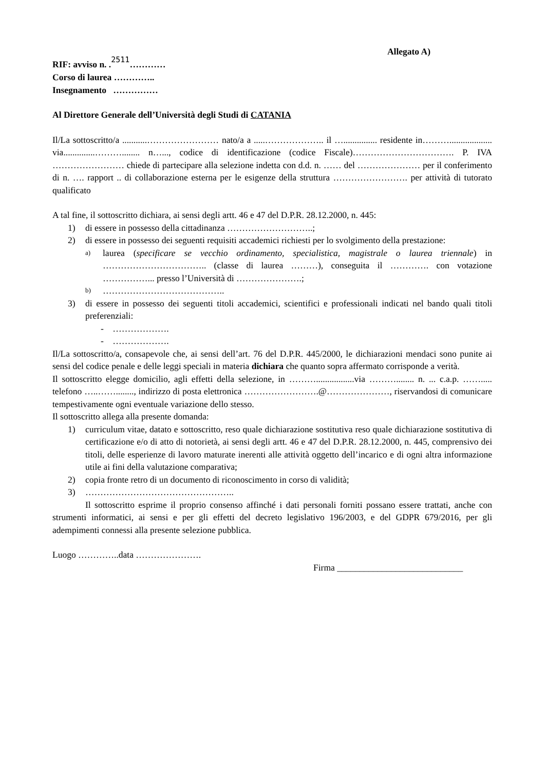Allegato A)
RIF: avviso n. .2511…………
Corso di laurea …………..
Insegnamento ……………
Al Direttore Generale dell’Università degli Studi di CATANIA
Il/La sottoscritto/a ...........…………………… nato/a a .....……………….. il …............... residente in………................... via..............………........ n…..., codice di identificazione (codice Fiscale)……………………………. P. IVA …………………… chiede di partecipare alla selezione indetta con d.d. n. …… del ………………… per il conferimento di n. …. rapport .. di collaborazione esterna per le esigenze della struttura ……………………. per attività di tutorato qualificato
A tal fine, il sottoscritto dichiara, ai sensi degli artt. 46 e 47 del D.P.R. 28.12.2000, n. 445:
1) di essere in possesso della cittadinanza ………………………..;
2) di essere in possesso dei seguenti requisiti accademici richiesti per lo svolgimento della prestazione:
a) laurea (specificare se vecchio ordinamento, specialistica, magistrale o laurea triennale) in …………………………….. (classe di laurea ………), conseguita il …………. con votazione ……………... presso l’Università di ………………….;
b) …………………………………..
3) di essere in possesso dei seguenti titoli accademici, scientifici e professionali indicati nel bando quali titoli preferenziali:
- ……………….
- ……………….
Il/La sottoscritto/a, consapevole che, ai sensi dell’art. 76 del D.P.R. 445/2000, le dichiarazioni mendaci sono punite ai sensi del codice penale e delle leggi speciali in materia dichiara che quanto sopra affermato corrisponde a verità.
Il sottoscritto elegge domicilio, agli effetti della selezione, in ……….................via ………........ n. ... c.a.p. ……..... telefono …..……........, indirizzo di posta elettronica …………………….@…………………, riservandosi di comunicare tempestivamente ogni eventuale variazione dello stesso.
Il sottoscritto allega alla presente domanda:
1) curriculum vitae, datato e sottoscritto, reso quale dichiarazione sostitutiva reso quale dichiarazione sostitutiva di certificazione e/o di atto di notorietà, ai sensi degli artt. 46 e 47 del D.P.R. 28.12.2000, n. 445, comprensivo dei titoli, delle esperienze di lavoro maturate inerenti alle attività oggetto dell’incarico e di ogni altra informazione utile ai fini della valutazione comparativa;
2) copia fronte retro di un documento di riconoscimento in corso di validità;
3) …………………………………………..
Il sottoscritto esprime il proprio consenso affinché i dati personali forniti possano essere trattati, anche con strumenti informatici, ai sensi e per gli effetti del decreto legislativo 196/2003, e del GDPR 679/2016, per gli adempimenti connessi alla presente selezione pubblica.
Luogo …………..data ………………….
Firma ____________________________